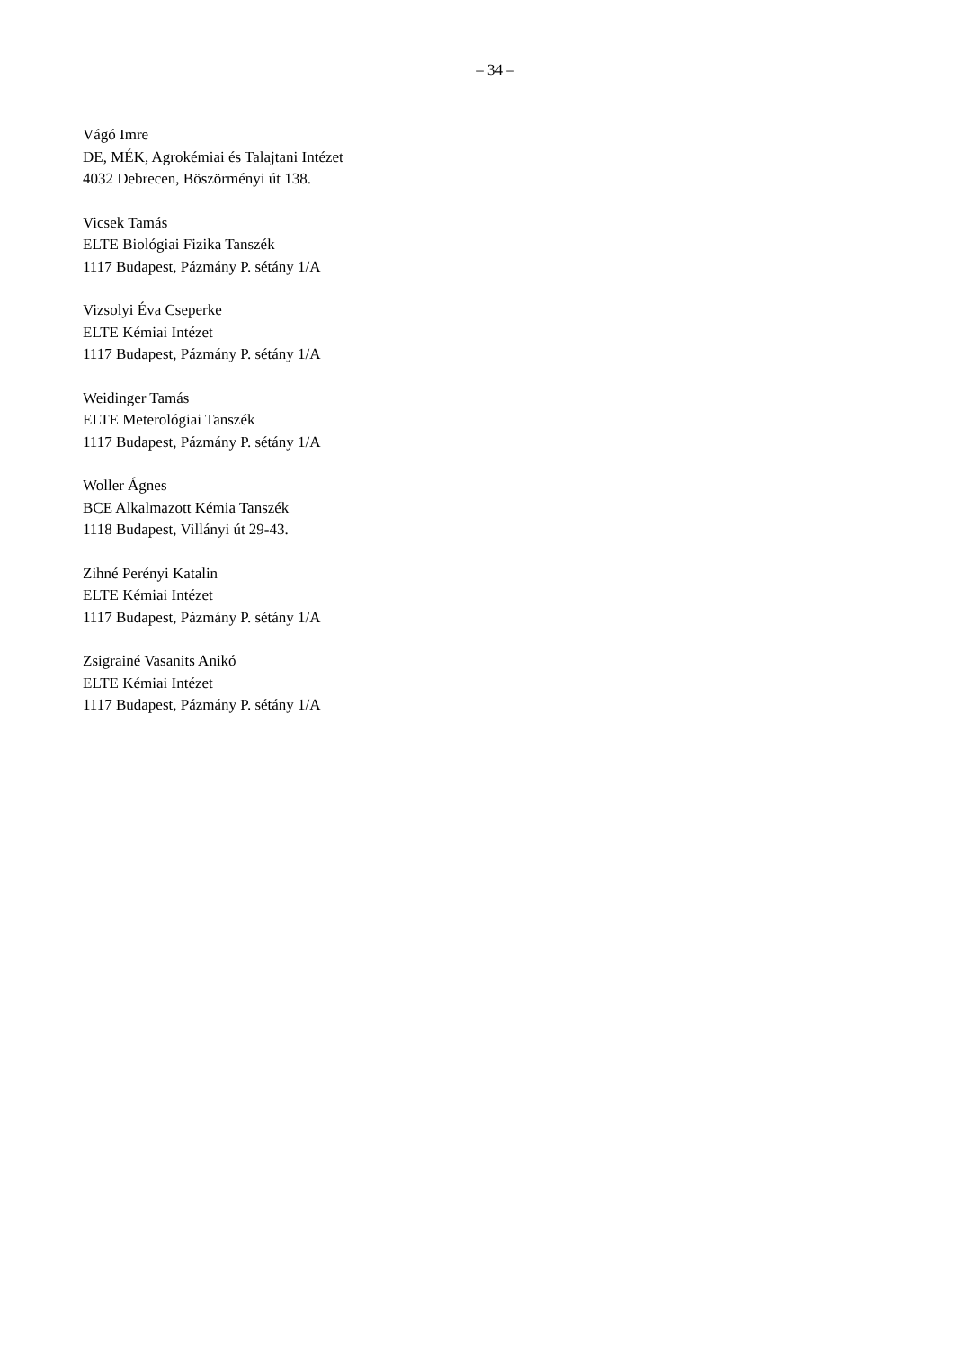– 34 –
Vágó Imre
DE, MÉK, Agrokémiai és Talajtani Intézet
4032 Debrecen, Böszörményi út 138.
Vicsek Tamás
ELTE Biológiai Fizika Tanszék
1117 Budapest, Pázmány P. sétány 1/A
Vizsolyi Éva Cseperke
ELTE Kémiai Intézet
1117 Budapest, Pázmány P. sétány 1/A
Weidinger Tamás
ELTE Meterológiai Tanszék
1117 Budapest, Pázmány P. sétány 1/A
Woller Ágnes
BCE Alkalmazott Kémia Tanszék
1118 Budapest, Villányi út 29-43.
Zihné Perényi Katalin
ELTE Kémiai Intézet
1117 Budapest, Pázmány P. sétány 1/A
Zsigrainé Vasanits Anikó
ELTE Kémiai Intézet
1117 Budapest, Pázmány P. sétány 1/A